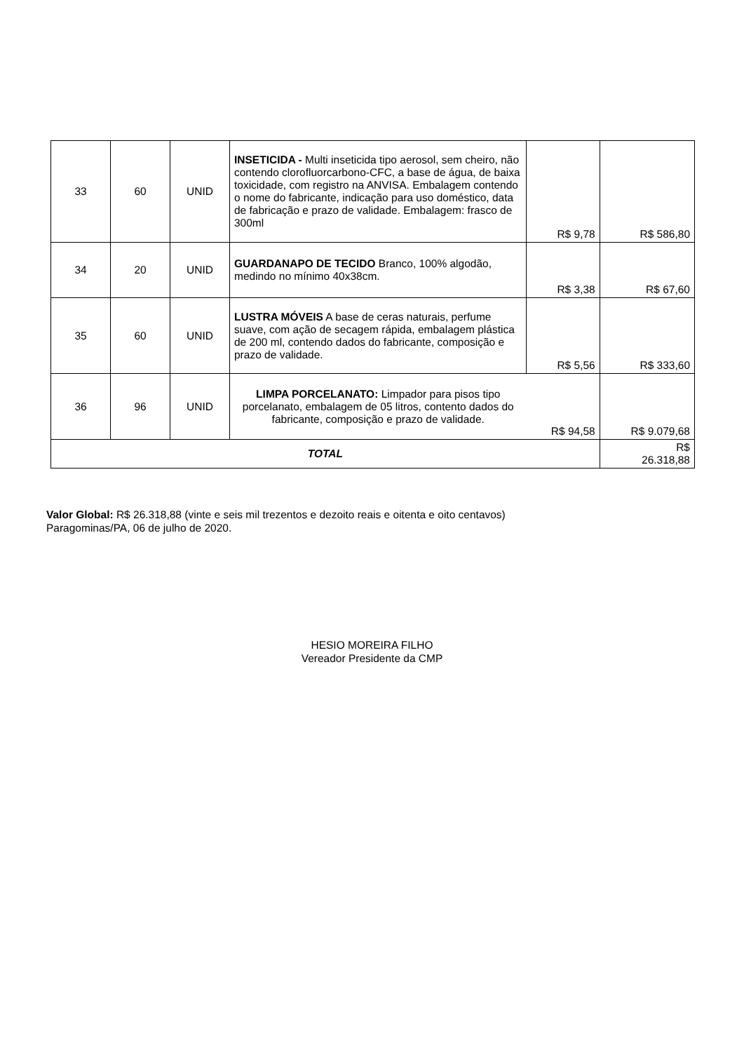| 33 | 60 | UNID | INSETICIDA - Multi inseticida tipo aerosol, sem cheiro, não contendo clorofluorcarbono-CFC, a base de água, de baixa toxicidade, com registro na ANVISA. Embalagem contendo o nome do fabricante, indicação para uso doméstico, data de fabricação e prazo de validade. Embalagem: frasco de 300ml | R$ 9,78 | R$ 586,80 |
| 34 | 20 | UNID | GUARDANAPO DE TECIDO Branco, 100% algodão, medindo no mínimo 40x38cm. | R$ 3,38 | R$ 67,60 |
| 35 | 60 | UNID | LUSTRA MÓVEIS A base de ceras naturais, perfume suave, com ação de secagem rápida, embalagem plástica de 200 ml, contendo dados do fabricante, composição e prazo de validade. | R$ 5,56 | R$ 333,60 |
| 36 | 96 | UNID | LIMPA PORCELANATO: Limpador para pisos tipo porcelanato, embalagem de 05 litros, contento dados do fabricante, composição e prazo de validade. | R$ 94,58 | R$ 9.079,68 |
| TOTAL | | | | | R$ 26.318,88 |
Valor Global: R$ 26.318,88 (vinte e seis mil trezentos e dezoito reais e oitenta e oito centavos)
Paragominas/PA, 06 de julho de 2020.
HESIO MOREIRA FILHO
Vereador Presidente da CMP